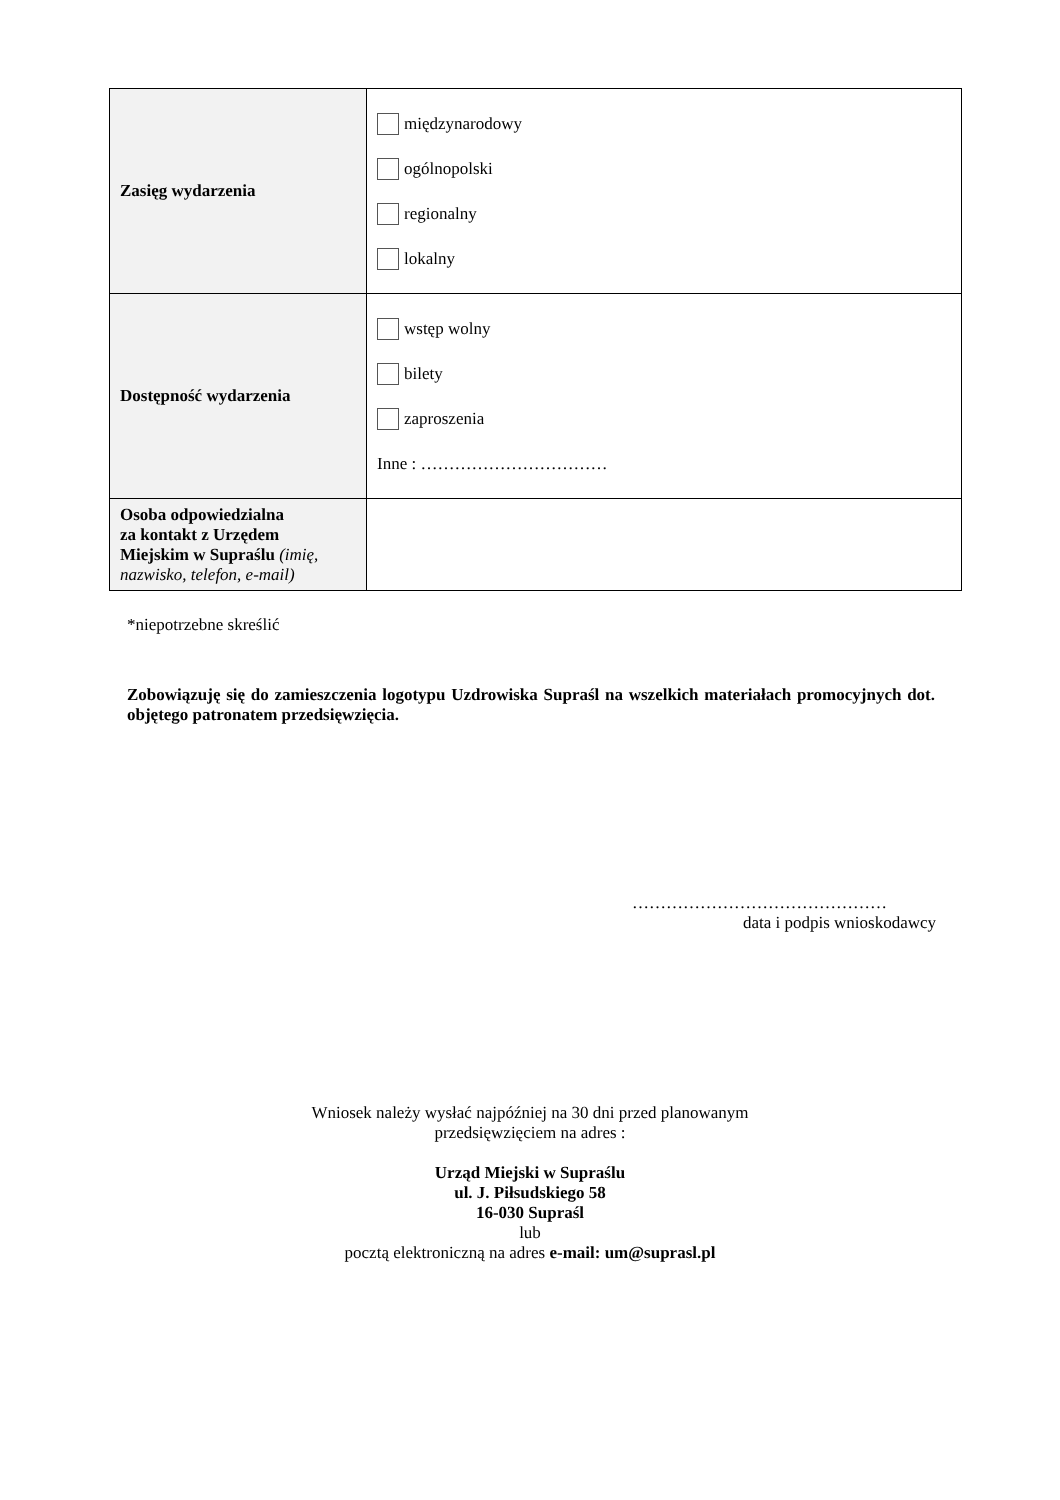| Zasięg wydarzenia | międzynarodowy ogólnopolski regionalny lokalny |
| Dostępność wydarzenia | wstęp wolny bilety zaproszenia Inne : …………………………… |
| Osoba odpowiedzialna za kontakt z Urzędem Miejskim w Supraślu (imię, nazwisko, telefon, e-mail) | |
*niepotrzebne skreślić
Zobowiązuję się do zamieszczenia logotypu Uzdrowiska Supraśl na wszelkich materiałach promocyjnych dot. objętego patronatem przedsięwzięcia.
………………………………………
data i podpis wnioskodawcy
Wniosek należy wysłać najpóźniej na 30 dni przed planowanym
przedsięwzięciem na adres :
Urząd Miejski w Supraślu
ul. J. Piłsudskiego 58
16-030 Supraśl
lub
pocztą elektroniczną na adres e-mail: um@suprasl.pl